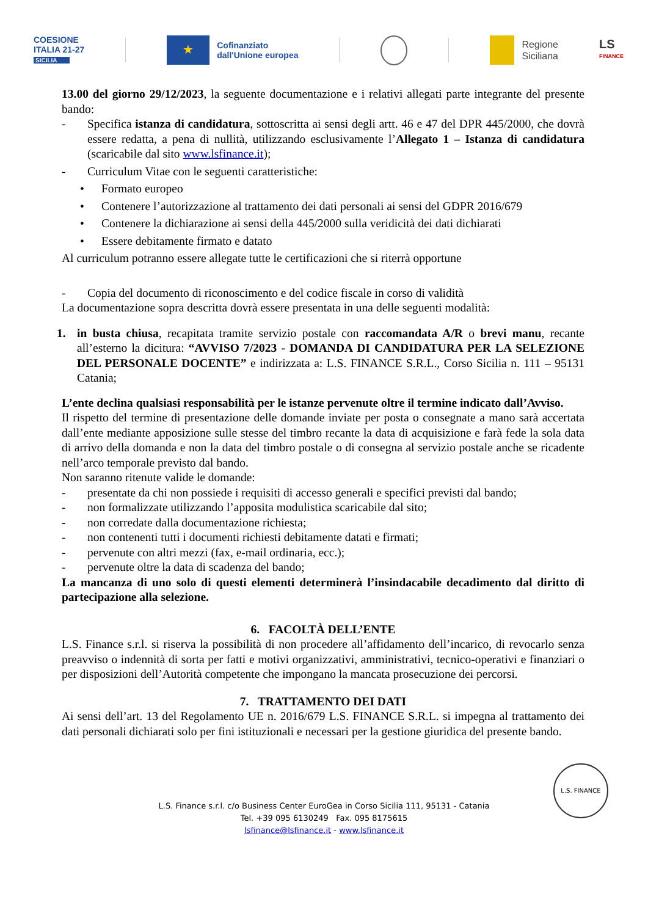COESIONE
ITALIA 21-27
SICILIA
★
Cofinanziato
dall'Unione europea
Regione
Siciliana
LS
FINANCE
13.00 del giorno 29/12/2023, la seguente documentazione e i relativi allegati parte integrante del presente bando:
- Specifica istanza di candidatura, sottoscritta ai sensi degli artt. 46 e 47 del DPR 445/2000, che dovrà essere redatta, a pena di nullità, utilizzando esclusivamente l’Allegato 1 – Istanza di candidatura (scaricabile dal sito www.lsfinance.it);
- Curriculum Vitae con le seguenti caratteristiche:
• Formato europeo
• Contenere l’autorizzazione al trattamento dei dati personali ai sensi del GDPR 2016/679
• Contenere la dichiarazione ai sensi della 445/2000 sulla veridicità dei dati dichiarati
• Essere debitamente firmato e datato
Al curriculum potranno essere allegate tutte le certificazioni che si riterrà opportune
- Copia del documento di riconoscimento e del codice fiscale in corso di validità
La documentazione sopra descritta dovrà essere presentata in una delle seguenti modalità:
1. in busta chiusa, recapitata tramite servizio postale con raccomandata A/R o brevi manu, recante all’esterno la dicitura: “AVVISO 7/2023 - DOMANDA DI CANDIDATURA PER LA SELEZIONE DEL PERSONALE DOCENTE” e indirizzata a: L.S. FINANCE S.R.L., Corso Sicilia n. 111 – 95131 Catania;
L’ente declina qualsiasi responsabilità per le istanze pervenute oltre il termine indicato dall’Avviso.
Il rispetto del termine di presentazione delle domande inviate per posta o consegnate a mano sarà accertata dall’ente mediante apposizione sulle stesse del timbro recante la data di acquisizione e farà fede la sola data di arrivo della domanda e non la data del timbro postale o di consegna al servizio postale anche se ricadente nell’arco temporale previsto dal bando.
Non saranno ritenute valide le domande:
- presentate da chi non possiede i requisiti di accesso generali e specifici previsti dal bando;
- non formalizzate utilizzando l’apposita modulistica scaricabile dal sito;
- non corredate dalla documentazione richiesta;
- non contenenti tutti i documenti richiesti debitamente datati e firmati;
- pervenute con altri mezzi (fax, e-mail ordinaria, ecc.);
- pervenute oltre la data di scadenza del bando;
La mancanza di uno solo di questi elementi determinerà l’insindacabile decadimento dal diritto di partecipazione alla selezione.
6. FACOLTÀ DELL’ENTE
L.S. Finance s.r.l. si riserva la possibilità di non procedere all’affidamento dell’incarico, di revocarlo senza preavviso o indennità di sorta per fatti e motivi organizzativi, amministrativi, tecnico-operativi e finanziari o per disposizioni dell’Autorità competente che impongano la mancata prosecuzione dei percorsi.
7. TRATTAMENTO DEI DATI
Ai sensi dell’art. 13 del Regolamento UE n. 2016/679 L.S. FINANCE S.R.L. si impegna al trattamento dei dati personali dichiarati solo per fini istituzionali e necessari per la gestione giuridica del presente bando.
L.S. FINANCE
L.S. Finance s.r.l. c/o Business Center EuroGea in Corso Sicilia 111, 95131 - Catania
Tel. +39 095 6130249 Fax. 095 8175615
lsfinance@lsfinance.it - www.lsfinance.it